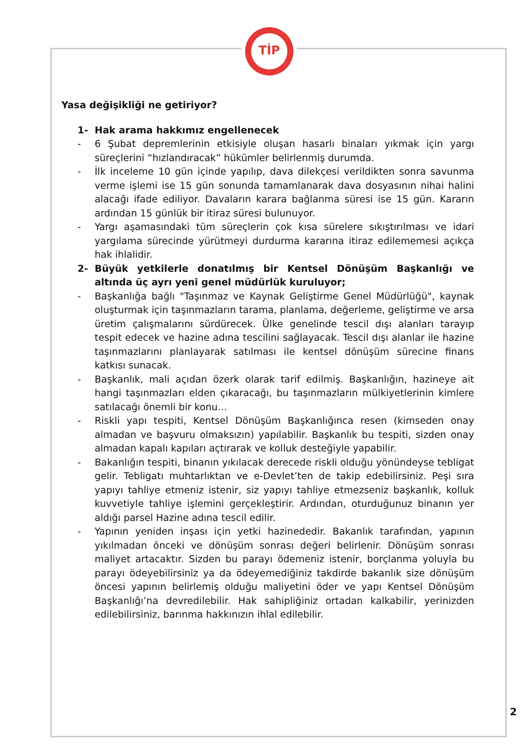TİP
Yasa değişikliği ne getiriyor?
1- Hak arama hakkımız engellenecek
- 6 Şubat depremlerinin etkisiyle oluşan hasarlı binaları yıkmak için yargı süreçlerini “hızlandıracak” hükümler belirlenmiş durumda.
- İlk inceleme 10 gün içinde yapılıp, dava dilekçesi verildikten sonra savunma verme işlemi ise 15 gün sonunda tamamlanarak dava dosyasının nihai halini alacağı ifade ediliyor. Davaların karara bağlanma süresi ise 15 gün. Kararın ardından 15 günlük bir itiraz süresi bulunuyor.
- Yargı aşamasındaki tüm süreçlerin çok kısa sürelere sıkıştırılması ve idari yargılama sürecinde yürütmeyi durdurma kararına itiraz edilememesi açıkça hak ihlalidir.
2- Büyük yetkilerle donatılmış bir Kentsel Dönüşüm Başkanlığı ve altında üç ayrı yeni genel müdürlük kuruluyor;
- Başkanlığa bağlı "Taşınmaz ve Kaynak Geliştirme Genel Müdürlüğü", kaynak oluşturmak için taşınmazların tarama, planlama, değerleme, geliştirme ve arsa üretim çalışmalarını sürdürecek. Ülke genelinde tescil dışı alanları tarayıp tespit edecek ve hazine adına tescilini sağlayacak. Tescil dışı alanlar ile hazine taşınmazlarını planlayarak satılması ile kentsel dönüşüm sürecine finans katkısı sunacak.
- Başkanlık, mali açıdan özerk olarak tarif edilmiş. Başkanlığın, hazineye ait hangi taşınmazları elden çıkaracağı, bu taşınmazların mülkiyetlerinin kimlere satılacağı önemli bir konu…
- Riskli yapı tespiti, Kentsel Dönüşüm Başkanlığınca resen (kimseden onay almadan ve başvuru olmaksızın) yapılabilir. Başkanlık bu tespiti, sizden onay almadan kapalı kapıları açtırarak ve kolluk desteğiyle yapabilir.
- Bakanlığın tespiti, binanın yıkılacak derecede riskli olduğu yönündeyse tebligat gelir. Tebligatı muhtarlıktan ve e-Devlet’ten de takip edebilirsiniz. Peşi sıra yapıyı tahliye etmeniz istenir, siz yapıyı tahliye etmezseniz başkanlık, kolluk kuvvetiyle tahliye işlemini gerçekleştirir. Ardından, oturduğunuz binanın yer aldığı parsel Hazine adına tescil edilir.
- Yapının yeniden inşası için yetki hazinededir. Bakanlık tarafından, yapının yıkılmadan önceki ve dönüşüm sonrası değeri belirlenir. Dönüşüm sonrası maliyet artacaktır. Sizden bu parayı ödemeniz istenir, borçlanma yoluyla bu parayı ödeyebilirsiniz ya da ödeyemediğiniz takdirde bakanlık size dönüşüm öncesi yapının belirlemiş olduğu maliyetini öder ve yapı Kentsel Dönüşüm Başkanlığı’na devredilebilir. Hak sahipliğiniz ortadan kalkabilir, yerinizden edilebilirsiniz, barınma hakkınızın ihlal edilebilir.
2